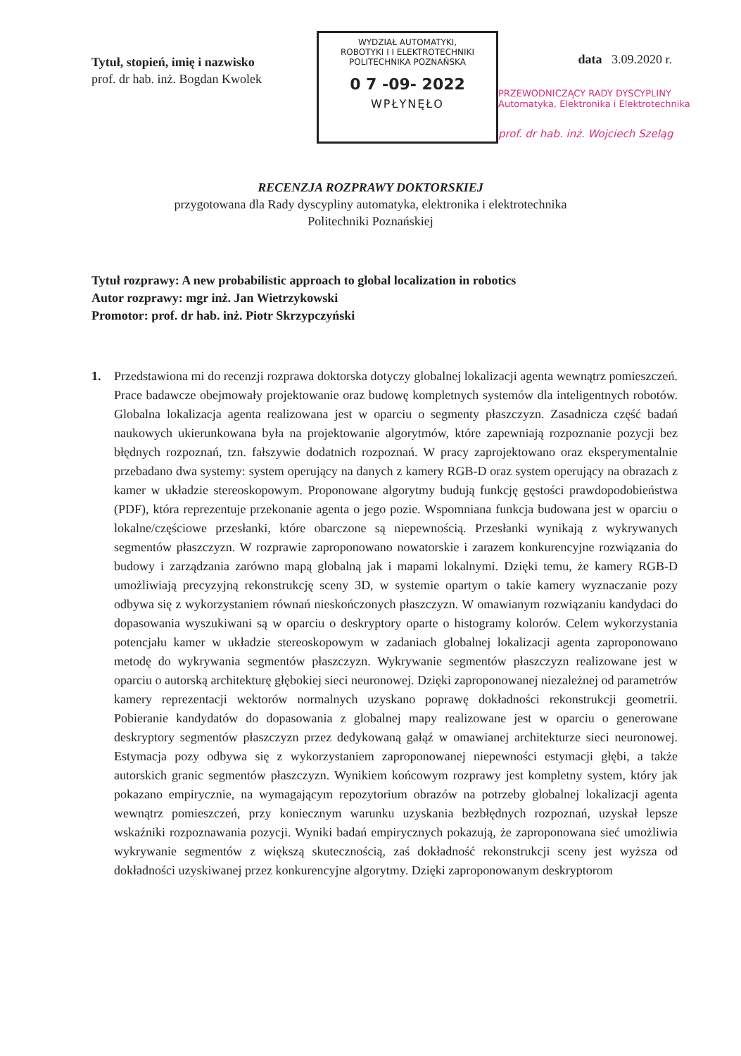Tytuł, stopień, imię i nazwisko
prof. dr hab. inż. Bogdan Kwolek
WYDZIAŁ AUTOMATYKI,
ROBOTYKI I I ELEKTROTECHNIKI
POLITECHNIKA POZNAŃSKA
0 7 -09- 2022
WPŁYNĘŁO
data 3.09.2020 r.
PRZEWODNICZĄCY RADY DYSCYPLINY
Automatyka, Elektronika i Elektrotechnika
prof. dr hab. inż. Wojciech Szeląg
RECENZJA ROZPRAWY DOKTORSKIEJ
przygotowana dla Rady dyscypliny automatyka, elektronika i elektrotechnika
Politechniki Poznańskiej
Tytuł rozprawy: A new probabilistic approach to global localization in robotics
Autor rozprawy: mgr inż. Jan Wietrzykowski
Promotor: prof. dr hab. inż. Piotr Skrzypczyński
1. Przedstawiona mi do recenzji rozprawa doktorska dotyczy globalnej lokalizacji agenta wewnątrz pomieszczeń. Prace badawcze obejmowały projektowanie oraz budowę kompletnych systemów dla inteligentnych robotów. Globalna lokalizacja agenta realizowana jest w oparciu o segmenty płaszczyzn. Zasadnicza część badań naukowych ukierunkowana była na projektowanie algorytmów, które zapewniają rozpoznanie pozycji bez błędnych rozpoznań, tzn. fałszywie dodatnich rozpoznań. W pracy zaprojektowano oraz eksperymentalnie przebadano dwa systemy: system operujący na danych z kamery RGB-D oraz system operujący na obrazach z kamer w układzie stereoskopowym. Proponowane algorytmy budują funkcję gęstości prawdopodobieństwa (PDF), która reprezentuje przekonanie agenta o jego pozie. Wspomniana funkcja budowana jest w oparciu o lokalne/częściowe przesłanki, które obarczone są niepewnością. Przesłanki wynikają z wykrywanych segmentów płaszczyzn. W rozprawie zaproponowano nowatorskie i zarazem konkurencyjne rozwiązania do budowy i zarządzania zarówno mapą globalną jak i mapami lokalnymi. Dzięki temu, że kamery RGB-D umożliwiają precyzyjną rekonstrukcję sceny 3D, w systemie opartym o takie kamery wyznaczanie pozy odbywa się z wykorzystaniem równań nieskończonych płaszczyzn. W omawianym rozwiązaniu kandydaci do dopasowania wyszukiwani są w oparciu o deskryptory oparte o histogramy kolorów. Celem wykorzystania potencjału kamer w układzie stereoskopowym w zadaniach globalnej lokalizacji agenta zaproponowano metodę do wykrywania segmentów płaszczyzn. Wykrywanie segmentów płaszczyzn realizowane jest w oparciu o autorską architekturę głębokiej sieci neuronowej. Dzięki zaproponowanej niezależnej od parametrów kamery reprezentacji wektorów normalnych uzyskano poprawę dokładności rekonstrukcji geometrii. Pobieranie kandydatów do dopasowania z globalnej mapy realizowane jest w oparciu o generowane deskryptory segmentów płaszczyzn przez dedykowaną gałąź w omawianej architekturze sieci neuronowej. Estymacja pozy odbywa się z wykorzystaniem zaproponowanej niepewności estymacji głębi, a także autorskich granic segmentów płaszczyzn. Wynikiem końcowym rozprawy jest kompletny system, który jak pokazano empirycznie, na wymagającym repozytorium obrazów na potrzeby globalnej lokalizacji agenta wewnątrz pomieszczeń, przy koniecznym warunku uzyskania bezbłędnych rozpoznań, uzyskał lepsze wskaźniki rozpoznawania pozycji. Wyniki badań empirycznych pokazują, że zaproponowana sieć umożliwia wykrywanie segmentów z większą skutecznością, zaś dokładność rekonstrukcji sceny jest wyższa od dokładności uzyskiwanej przez konkurencyjne algorytmy. Dzięki zaproponowanym deskryptorom